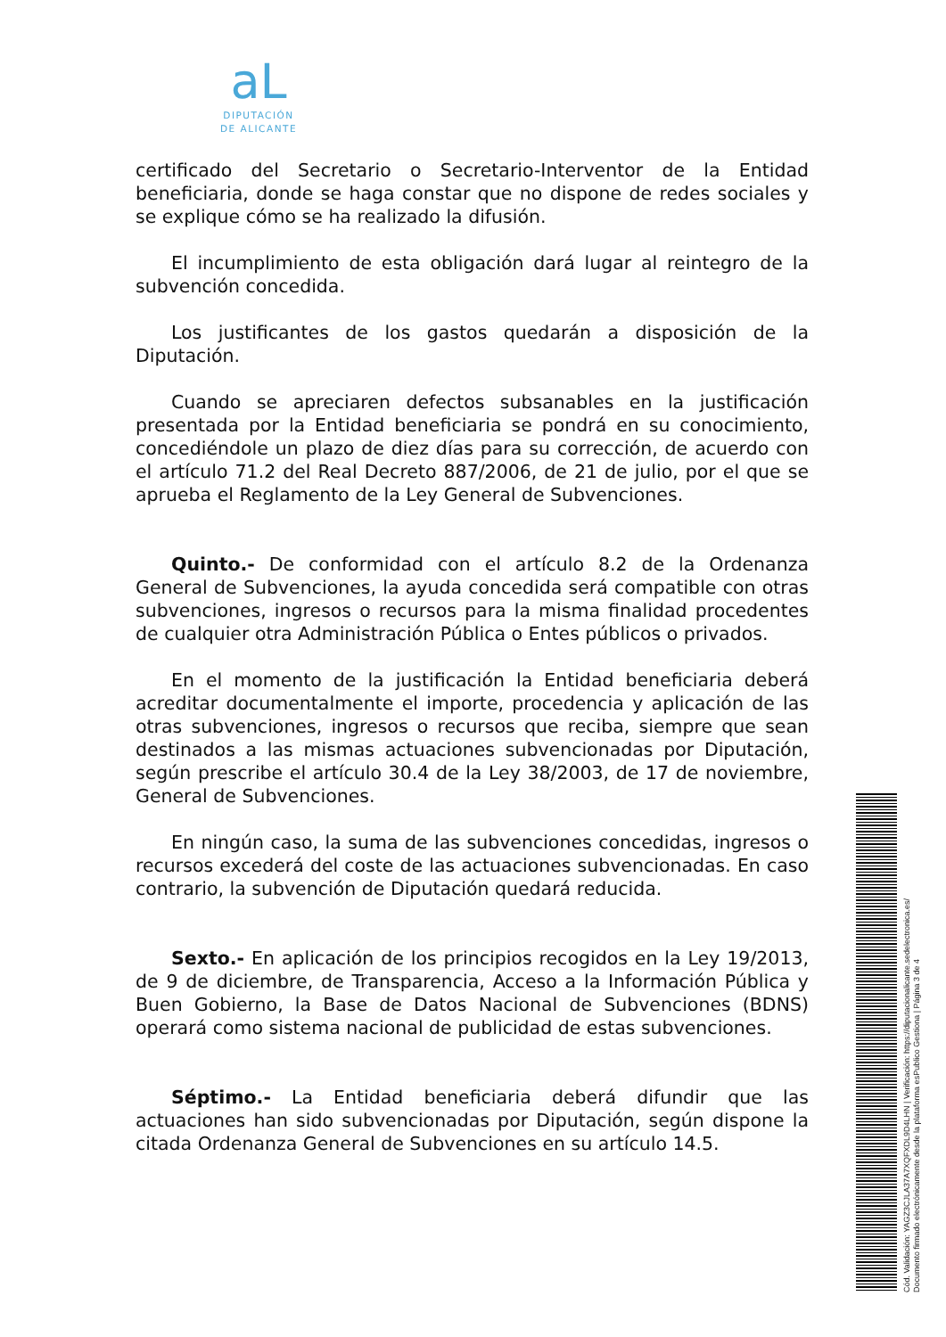aL
DIPUTACIÓN
DE ALICANTE
certificado del Secretario o Secretario-Interventor de la Entidad beneficiaria, donde se haga constar que no dispone de redes sociales y se explique cómo se ha realizado la difusión.
El incumplimiento de esta obligación dará lugar al reintegro de la subvención concedida.
Los justificantes de los gastos quedarán a disposición de la Diputación.
Cuando se apreciaren defectos subsanables en la justificación presentada por la Entidad beneficiaria se pondrá en su conocimiento, concediéndole un plazo de diez días para su corrección, de acuerdo con el artículo 71.2 del Real Decreto 887/2006, de 21 de julio, por el que se aprueba el Reglamento de la Ley General de Subvenciones.
Quinto.- De conformidad con el artículo 8.2 de la Ordenanza General de Subvenciones, la ayuda concedida será compatible con otras subvenciones, ingresos o recursos para la misma finalidad procedentes de cualquier otra Administración Pública o Entes públicos o privados.
En el momento de la justificación la Entidad beneficiaria deberá acreditar documentalmente el importe, procedencia y aplicación de las otras subvenciones, ingresos o recursos que reciba, siempre que sean destinados a las mismas actuaciones subvencionadas por Diputación, según prescribe el artículo 30.4 de la Ley 38/2003, de 17 de noviembre, General de Subvenciones.
En ningún caso, la suma de las subvenciones concedidas, ingresos o recursos excederá del coste de las actuaciones subvencionadas. En caso contrario, la subvención de Diputación quedará reducida.
Sexto.- En aplicación de los principios recogidos en la Ley 19/2013, de 9 de diciembre, de Transparencia, Acceso a la Información Pública y Buen Gobierno, la Base de Datos Nacional de Subvenciones (BDNS) operará como sistema nacional de publicidad de estas subvenciones.
Séptimo.- La Entidad beneficiaria deberá difundir que las actuaciones han sido subvencionadas por Diputación, según dispone la citada Ordenanza General de Subvenciones en su artículo 14.5.
Cód. Validación: YAGZ3CJLA37A7XQFXDL9D4LHN | Verificación: https://diputacionalicante.sedelectronica.es/
Documento firmado electrónicamente desde la plataforma esPublico Gestiona | Página 3 de 4